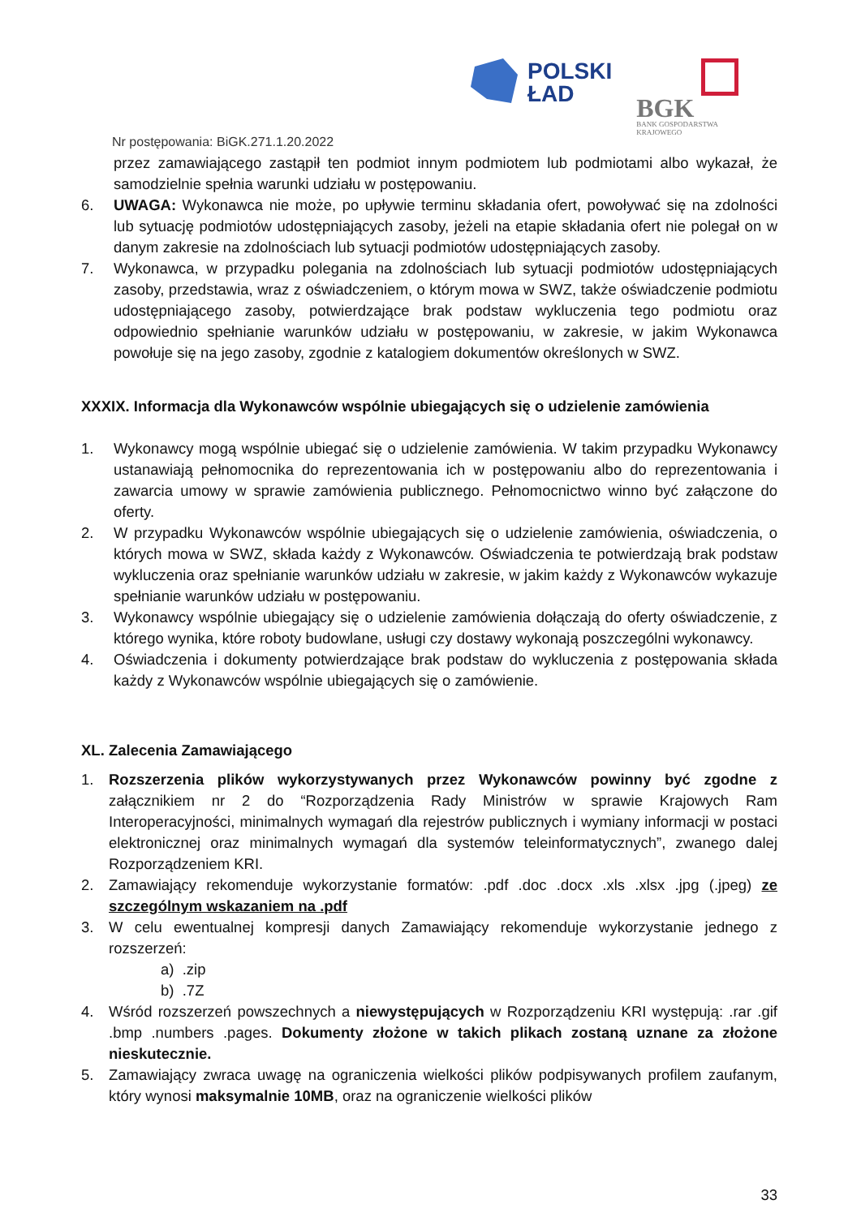POLSKI
ŁAD
BGK
BANK GOSPODARSTWA
KRAJOWEGO
Nr postępowania: BiGK.271.1.20.2022
przez zamawiającego zastąpił ten podmiot innym podmiotem lub podmiotami albo wykazał, że samodzielnie spełnia warunki udziału w postępowaniu.
6. UWAGA: Wykonawca nie może, po upływie terminu składania ofert, powoływać się na zdolności lub sytuację podmiotów udostępniających zasoby, jeżeli na etapie składania ofert nie polegał on w danym zakresie na zdolnościach lub sytuacji podmiotów udostępniających zasoby.
7. Wykonawca, w przypadku polegania na zdolnościach lub sytuacji podmiotów udostępniających zasoby, przedstawia, wraz z oświadczeniem, o którym mowa w SWZ, także oświadczenie podmiotu udostępniającego zasoby, potwierdzające brak podstaw wykluczenia tego podmiotu oraz odpowiednio spełnianie warunków udziału w postępowaniu, w zakresie, w jakim Wykonawca powołuje się na jego zasoby, zgodnie z katalogiem dokumentów określonych w SWZ.
XXXIX. Informacja dla Wykonawców wspólnie ubiegających się o udzielenie zamówienia
1. Wykonawcy mogą wspólnie ubiegać się o udzielenie zamówienia. W takim przypadku Wykonawcy ustanawiają pełnomocnika do reprezentowania ich w postępowaniu albo do reprezentowania i zawarcia umowy w sprawie zamówienia publicznego. Pełnomocnictwo winno być załączone do oferty.
2. W przypadku Wykonawców wspólnie ubiegających się o udzielenie zamówienia, oświadczenia, o których mowa w SWZ, składa każdy z Wykonawców. Oświadczenia te potwierdzają brak podstaw wykluczenia oraz spełnianie warunków udziału w zakresie, w jakim każdy z Wykonawców wykazuje spełnianie warunków udziału w postępowaniu.
3. Wykonawcy wspólnie ubiegający się o udzielenie zamówienia dołączają do oferty oświadczenie, z którego wynika, które roboty budowlane, usługi czy dostawy wykonają poszczególni wykonawcy.
4. Oświadczenia i dokumenty potwierdzające brak podstaw do wykluczenia z postępowania składa każdy z Wykonawców wspólnie ubiegających się o zamówienie.
XL. Zalecenia Zamawiającego
1. Rozszerzenia plików wykorzystywanych przez Wykonawców powinny być zgodne z załącznikiem nr 2 do “Rozporządzenia Rady Ministrów w sprawie Krajowych Ram Interoperacyjności, minimalnych wymagań dla rejestrów publicznych i wymiany informacji w postaci elektronicznej oraz minimalnych wymagań dla systemów teleinformatycznych”, zwanego dalej Rozporządzeniem KRI.
2. Zamawiający rekomenduje wykorzystanie formatów: .pdf .doc .docx .xls .xlsx .jpg (.jpeg) ze szczególnym wskazaniem na .pdf
3. W celu ewentualnej kompresji danych Zamawiający rekomenduje wykorzystanie jednego z rozszerzeń:
a) .zip
b) .7Z
4. Wśród rozszerzeń powszechnych a niewystępujących w Rozporządzeniu KRI występują: .rar .gif .bmp .numbers .pages. Dokumenty złożone w takich plikach zostaną uznane za złożone nieskutecznie.
5. Zamawiający zwraca uwagę na ograniczenia wielkości plików podpisywanych profilem zaufanym, który wynosi maksymalnie 10MB, oraz na ograniczenie wielkości plików
33